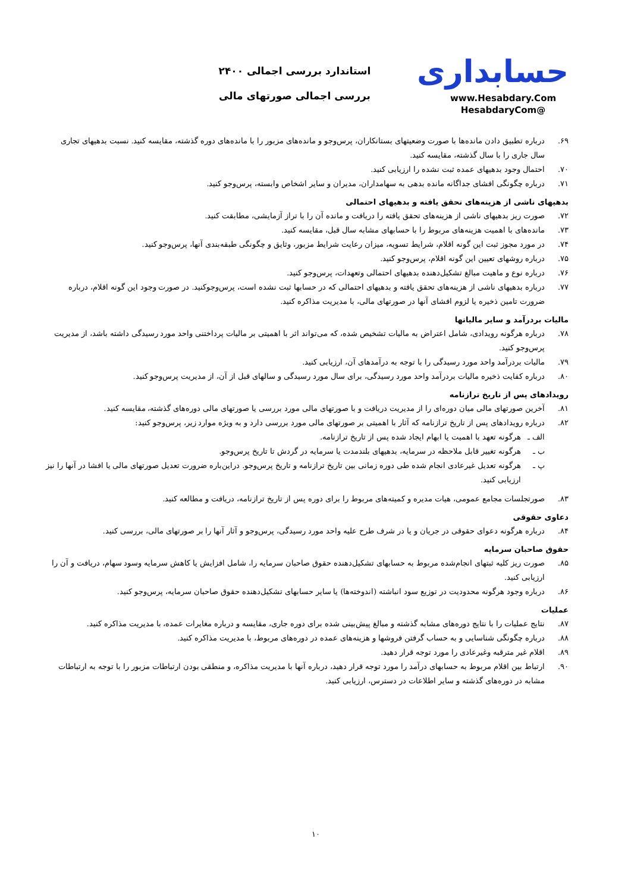حسابداری
www.Hesabdary.Com
@HesabdaryCom
استاندارد بررسی اجمالی ۲۴۰۰
بررسی اجمالی صورتهای مالی
۶۹. درباره تطبیق دادن مانده‌ها با صورت وضعیتهای بستانکاران، پرس‌وجو و مانده‌های مزبور را با مانده‌های دوره گذشته، مقایسه کنید. نسبت بدهیهای تجاری سال جاری را با سال گذشته، مقایسه کنید.
۷۰. احتمال وجود بدهیهای عمده ثبت نشده را ارزیابی کنید.
۷۱. درباره چگونگی افشای جداگانه مانده بدهی به سهامداران، مدیران و سایر اشخاص وابسته، پرس‌وجو کنید.
بدهیهای ناشی از هزینه‌های تحقق یافته و بدهیهای احتمالی
۷۲. صورت ریز بدهیهای ناشی از هزینه‌های تحقق یافته را دریافت و مانده آن را با تراز آزمایشی، مطابقت کنید.
۷۳. مانده‌های با اهمیت هزینه‌های مربوط را با حسابهای مشابه سال قبل، مقایسه کنید.
۷۴. در مورد مجوز ثبت این گونه اقلام، شرایط تسویه، میزان رعایت شرایط مزبور، وثایق و چگونگی طبقه‌بندی آنها، پرس‌وجو کنید.
۷۵. درباره روشهای تعیین این گونه اقلام، پرس‌وجو کنید.
۷۶. درباره نوع و ماهیت مبالغ تشکیل‌دهنده بدهیهای احتمالی وتعهدات، پرس‌وجو کنید.
۷۷. درباره بدهیهای ناشی از هزینه‌های تحقق یافته و بدهیهای احتمالی که در حسابها ثبت نشده است، پرس‌وجوکنید. در صورت وجود این گونه اقلام، درباره ضرورت تامین ذخیره یا لزوم افشای آنها در صورتهای مالی، با مدیریت مذاکره کنید.
مالیات بردرآمد و سایر مالیاتها
۷۸. درباره هرگونه رویدادی، شامل اعتراض به مالیات تشخیص شده، که می‌تواند اثر با اهمیتی بر مالیات پرداختنی واحد مورد رسیدگی داشته باشد، از مدیریت پرس‌وجو کنید.
۷۹. مالیات بردرآمد واحد مورد رسیدگی را با توجه به درآمدهای آن، ارزیابی کنید.
۸۰. درباره کفایت ذخیره مالیات بردرآمد واحد مورد رسیدگی، برای سال مورد رسیدگی و سالهای قبل از آن، از مدیریت پرس‌وجو کنید.
رویدادهای پس از تاریخ ترازنامه
۸۱. آخرین صورتهای مالی میان دوره‌ای را از مدیریت دریافت و با صورتهای مالی مورد بررسی یا صورتهای مالی دوره‌های گذشته، مقایسه کنید.
۸۲. درباره رویدادهای پس از تاریخ ترازنامه که آثار با اهمیتی بر صورتهای مالی مورد بررسی دارد و به ویژه موارد زیر، پرس‌وجو کنید:
الف ـ هرگونه تعهد با اهمیت یا ابهام ایجاد شده پس از تاریخ ترازنامه.
ب ـ هرگونه تغییر قابل ملاحظه در سرمایه، بدهیهای بلندمدت یا سرمایه در گردش تا تاریخ پرس‌وجو.
پ ـ هرگونه تعدیل غیرعادی انجام شده طی دوره زمانی بین تاریخ ترازنامه و تاریخ پرس‌وجو. دراین‌باره ضرورت تعدیل صورتهای مالی یا افشا در آنها را نیز ارزیابی کنید.
۸۳. صورتجلسات مجامع عمومی، هیات مدیره و کمیته‌های مربوط را برای دوره پس از تاریخ ترازنامه، دریافت و مطالعه کنید.
دعاوی حقوقی
۸۴. درباره هرگونه دعوای حقوقی در جریان و یا در شرف طرح علیه واحد مورد رسیدگی، پرس‌وجو و آثار آنها را بر صورتهای مالی، بررسی کنید.
حقوق صاحبان سرمایه
۸۵. صورت ریز کلیه ثبتهای انجام‌شده مربوط به حسابهای تشکیل‌دهنده حقوق صاحبان سرمایه را، شامل افزایش یا کاهش سرمایه وسود سهام، دریافت و آن را ارزیابی کنید.
۸۶. درباره وجود هرگونه محدودیت در توزیع سود انباشته (اندوخته‌ها) یا سایر حسابهای تشکیل‌دهنده حقوق صاحبان سرمایه، پرس‌وجو کنید.
عملیات
۸۷. نتایج عملیات را با نتایج دوره‌های مشابه گذشته و مبالغ پیش‌بینی شده برای دوره جاری، مقایسه و درباره مغایرات عمده، با مدیریت مذاکره کنید.
۸۸. درباره چگونگی شناسایی و به حساب گرفتن فروشها و هزینه‌های عمده در دوره‌های مربوط، با مدیریت مذاکره کنید.
۸۹. اقلام غیر مترقبه وغیرعادی را مورد توجه قرار دهید.
۹۰. ارتباط بین اقلام مربوط به حسابهای درآمد را مورد توجه قرار دهید، درباره آنها با مدیریت مذاکره، و منطقی بودن ارتباطات مزبور را با توجه به ارتباطات مشابه در دوره‌های گذشته و سایر اطلاعات در دسترس، ارزیابی کنید.
۱۰